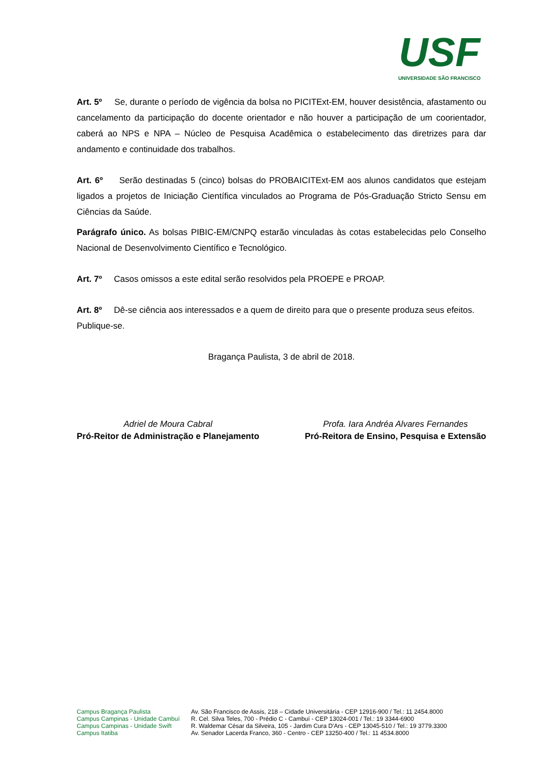USF
UNIVERSIDADE SÃO FRANCISCO
Art. 5º Se, durante o período de vigência da bolsa no PICITExt-EM, houver desistência, afastamento ou cancelamento da participação do docente orientador e não houver a participação de um coorientador, caberá ao NPS e NPA – Núcleo de Pesquisa Acadêmica o estabelecimento das diretrizes para dar andamento e continuidade dos trabalhos.
Art. 6º Serão destinadas 5 (cinco) bolsas do PROBAICITExt-EM aos alunos candidatos que estejam ligados a projetos de Iniciação Científica vinculados ao Programa de Pós-Graduação Stricto Sensu em Ciências da Saúde.
Parágrafo único. As bolsas PIBIC-EM/CNPQ estarão vinculadas às cotas estabelecidas pelo Conselho Nacional de Desenvolvimento Científico e Tecnológico.
Art. 7º Casos omissos a este edital serão resolvidos pela PROEPE e PROAP.
Art. 8º Dê-se ciência aos interessados e a quem de direito para que o presente produza seus efeitos.
Publique-se.
Bragança Paulista, 3 de abril de 2018.
Adriel de Moura Cabral
Pró-Reitor de Administração e Planejamento
Profa. Iara Andréa Alvares Fernandes
Pró-Reitora de Ensino, Pesquisa e Extensão
Campus Bragança Paulista
Campus Campinas - Unidade Cambuí
Campus Campinas - Unidade Swift
Campus Itatiba
Av. São Francisco de Assis, 218 – Cidade Universitária - CEP 12916-900 / Tel.: 11 2454.8000
R. Cel. Silva Teles, 700 - Prédio C - Cambuí - CEP 13024-001 / Tel.: 19 3344-6900
R. Waldemar César da Silveira, 105 - Jardim Cura D'Ars - CEP 13045-510 / Tel.: 19 3779.3300
Av. Senador Lacerda Franco, 360 - Centro - CEP 13250-400 / Tel.: 11 4534.8000